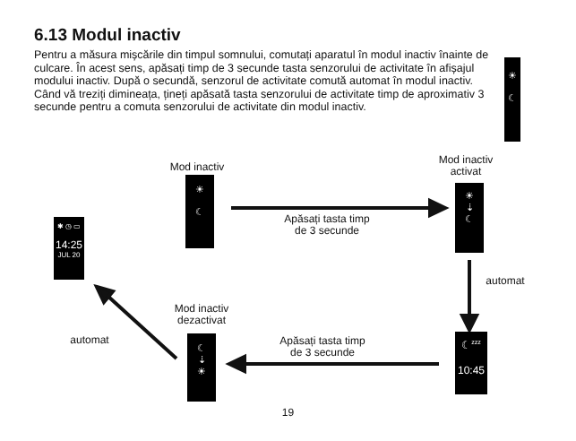6.13 Modul inactiv
Pentru a măsura mișcările din timpul somnului, comutați aparatul în modul inactiv înainte de culcare. În acest sens, apăsați timp de 3 secunde tasta senzorului de activitate în afișajul modului inactiv. După o secundă, senzorul de activitate comută automat în modul inactiv. Când vă treziți dimineața, țineți apăsată tasta senzorului de activitate timp de aproximativ 3 secunde pentru a comuta senzorului de activitate din modul inactiv.
☀
☾
Mod inactiv
☀
☾
Mod inactiv
activat
☀
⇣
☾
Apăsați tasta timp
de 3 secunde
automat
☾<sup>zzz</sup>
10:45
Apăsați tasta timp
de 3 secunde
Mod inactiv
dezactivat
☾
⇣
☀
✱ ◷ ▭
14:25
JUL 20
automat
19